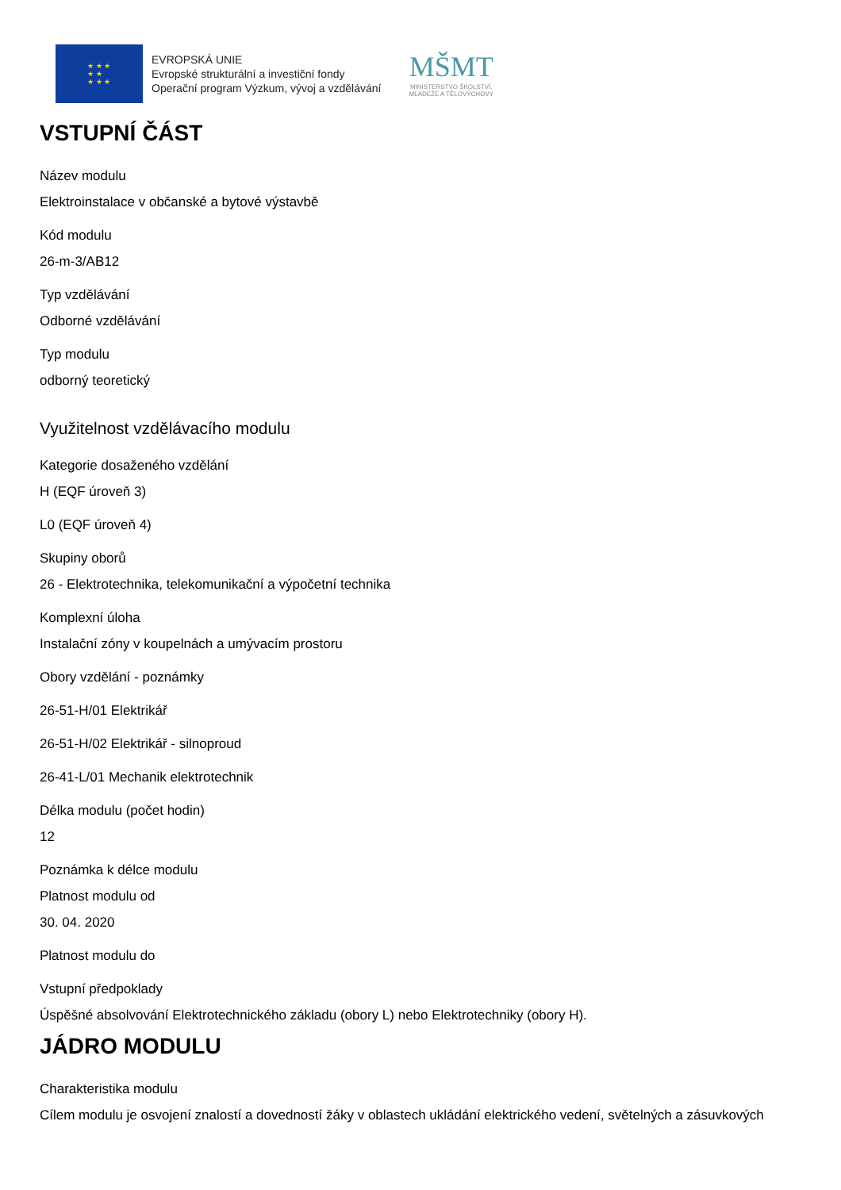★ ★ ★
★ ★
★ ★ ★
EVROPSKÁ UNIE
Evropské strukturální a investiční fondy
Operační program Výzkum, vývoj a vzdělávání
MŠMT
MINISTERSTVO ŠKOLSTVÍ,
MLÁDEŽE A TĚLOVÝCHOVY
VSTUPNÍ ČÁST
Název modulu
Elektroinstalace v občanské a bytové výstavbě
Kód modulu
26-m-3/AB12
Typ vzdělávání
Odborné vzdělávání
Typ modulu
odborný teoretický
Využitelnost vzdělávacího modulu
Kategorie dosaženého vzdělání
H (EQF úroveň 3)
L0 (EQF úroveň 4)
Skupiny oborů
26 - Elektrotechnika, telekomunikační a výpočetní technika
Komplexní úloha
Instalační zóny v koupelnách a umývacím prostoru
Obory vzdělání - poznámky
26-51-H/01 Elektrikář
26-51-H/02 Elektrikář - silnoproud
26-41-L/01 Mechanik elektrotechnik
Délka modulu (počet hodin)
12
Poznámka k délce modulu
Platnost modulu od
30. 04. 2020
Platnost modulu do
Vstupní předpoklady
Úspěšné absolvování Elektrotechnického základu (obory L) nebo Elektrotechniky (obory H).
JÁDRO MODULU
Charakteristika modulu
Cílem modulu je osvojení znalostí a dovedností žáky v oblastech ukládání elektrického vedení, světelných a zásuvkových